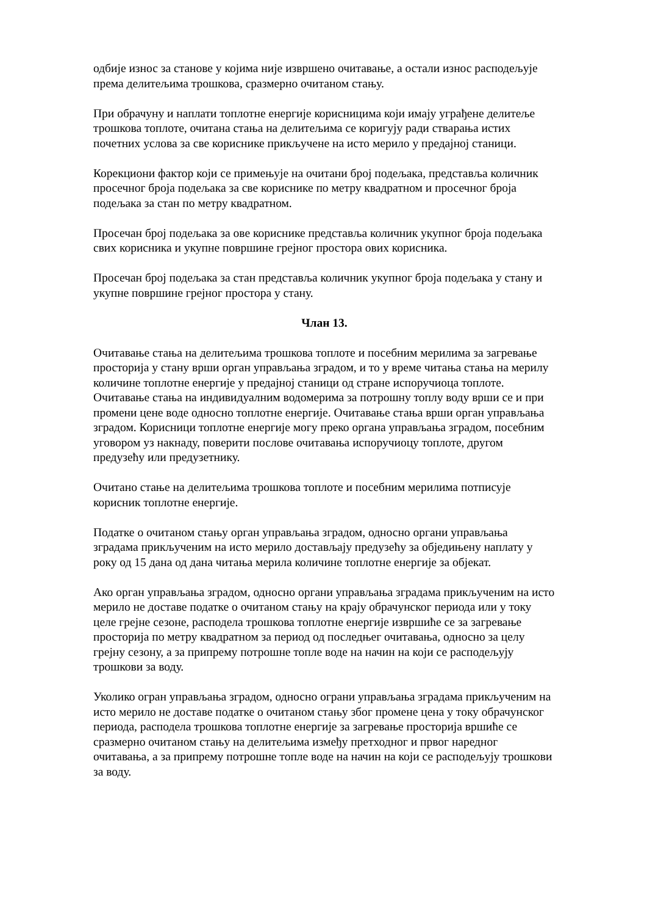одбије износ за станове у којима није извршено очитавање, а остали износ расподељује према делитељима трошкова, сразмерно очитаном стању.
При обрачуну и наплати топлотне енергије корисницима који имају уграђене делитеље трошкова топлоте, очитана стања на делитељима се коригују ради стварања истих почетних услова за све кориснике прикључене на исто мерило у предајној станици.
Корекциони фактор који се примењује на очитани број подељака, представља количник просечног броја подељака за све кориснике по метру квадратном и просечног броја подељака за стан по метру квадратном.
Просечан број подељака за ове кориснике представља количник укупног броја подељака свих корисника и укупне површине грејног простора ових корисника.
Просечан број подељака за стан представља количник укупног броја подељака у стану и укупне површине грејног простора у стану.
Члан 13.
Очитавање стања на делитељима трошкова топлоте и посебним мерилима за загревање просторија у стану врши орган управљања зградом, и то у време читања стања на мерилу количине топлотне енергије у предајној станици од стране испоручиоца топлоте. Очитавање стања на индивидуалним водомерима за потрошну топлу воду врши се и при промени цене воде односно топлотне енергије. Очитавање стања врши орган управљања зградом. Корисници топлотне енергије могу преко органа управљања зградом, посебним уговором уз накнаду, поверити послове очитавања испоручиоцу топлоте, другом предузећу или предузетнику.
Очитано стање на делитељима трошкова топлоте и посебним мерилима потписује корисник топлотне енергије.
Податке о очитаном стању орган управљања зградом, односно органи управљања зградама прикљученим на исто мерило достављају предузећу за обједињену наплату у року од 15 дана од дана читања мерила количине топлотне енергије за објекат.
Ако орган управљања зградом, односно органи управљања зградама прикљученим на исто мерило не доставе податке о очитаном стању на крају обрачунског периода или у току целе грејне сезоне, расподела трошкова топлотне енергије извршиће се за загревање просторија по метру квадратном за период од последњег очитавања, односно за целу грејну сезону, а за припрему потрошне топле воде на начин на који се расподељују трошкови за воду.
Уколико огран управљања зградом, односно ограни управљања зградама прикљученим на исто мерило не доставе податке о очитаном стању због промене цена у току обрачунског периода, расподела трошкова топлотне енергије за загревање просторија вршиће се сразмерно очитаном стању на делитељима између претходног и првог наредног очитавања, а за припрему потрошне топле воде на начин на који се расподељују трошкови за воду.